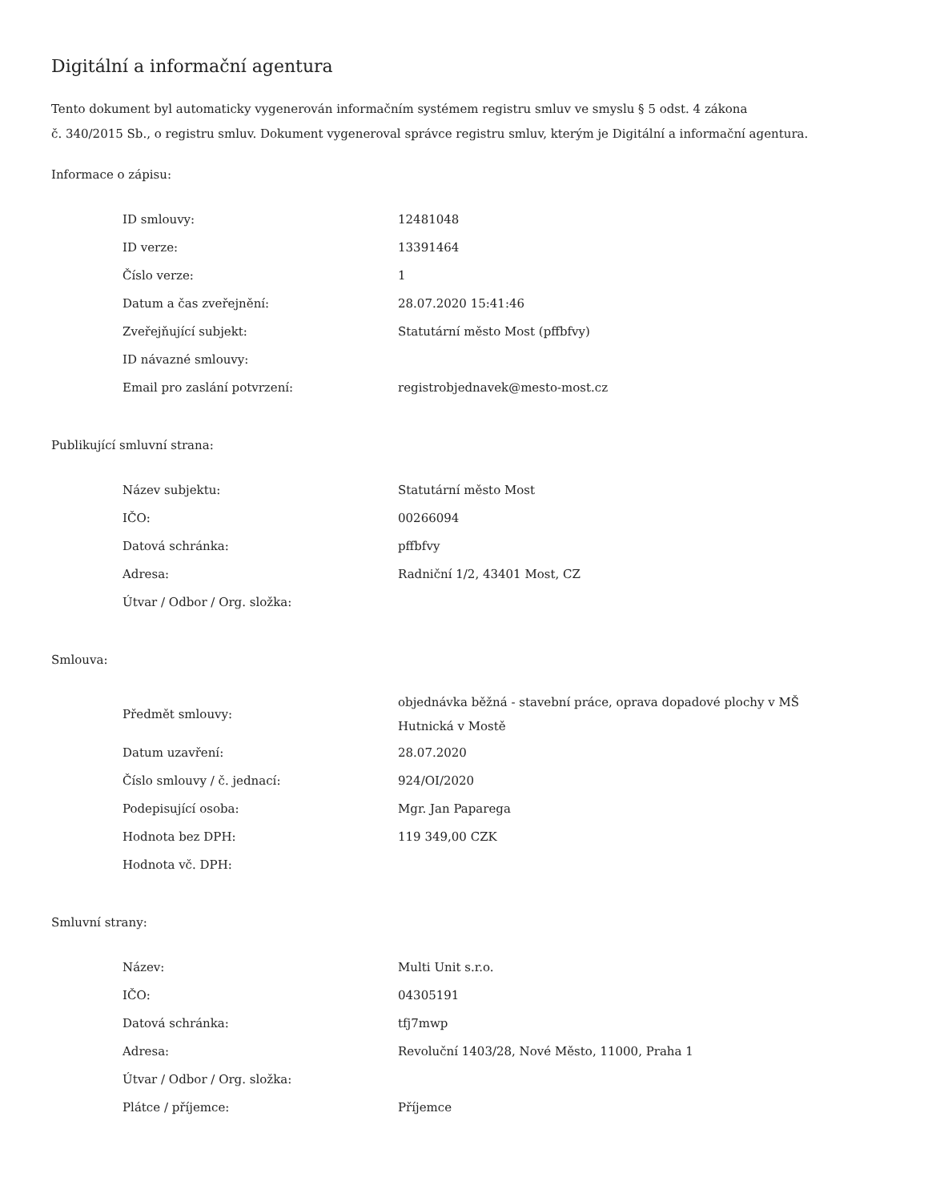Digitální a informační agentura
Tento dokument byl automaticky vygenerován informačním systémem registru smluv ve smyslu § 5 odst. 4 zákona
č. 340/2015 Sb., o registru smluv. Dokument vygeneroval správce registru smluv, kterým je Digitální a informační agentura.
Informace o zápisu:
| ID smlouvy: | 12481048 |
| ID verze: | 13391464 |
| Číslo verze: | 1 |
| Datum a čas zveřejnění: | 28.07.2020 15:41:46 |
| Zveřejňující subjekt: | Statutární město Most (pffbfvy) |
| ID návazné smlouvy: | |
| Email pro zaslání potvrzení: | registrobjednavek@mesto-most.cz |
Publikující smluvní strana:
| Název subjektu: | Statutární město Most |
| IČO: | 00266094 |
| Datová schránka: | pffbfvy |
| Adresa: | Radniční 1/2, 43401 Most, CZ |
| Útvar / Odbor / Org. složka: | |
Smlouva:
| Předmět smlouvy: | objednávka běžná - stavební práce, oprava dopadové plochy v MŠ Hutnická v Mostě |
| Datum uzavření: | 28.07.2020 |
| Číslo smlouvy / č. jednací: | 924/OI/2020 |
| Podepisující osoba: | Mgr. Jan Paparega |
| Hodnota bez DPH: | 119 349,00 CZK |
| Hodnota vč. DPH: | |
Smluvní strany:
| Název: | Multi Unit s.r.o. |
| IČO: | 04305191 |
| Datová schránka: | tfj7mwp |
| Adresa: | Revoluční 1403/28, Nové Město, 11000, Praha 1 |
| Útvar / Odbor / Org. složka: | |
| Plátce / příjemce: | Příjemce |